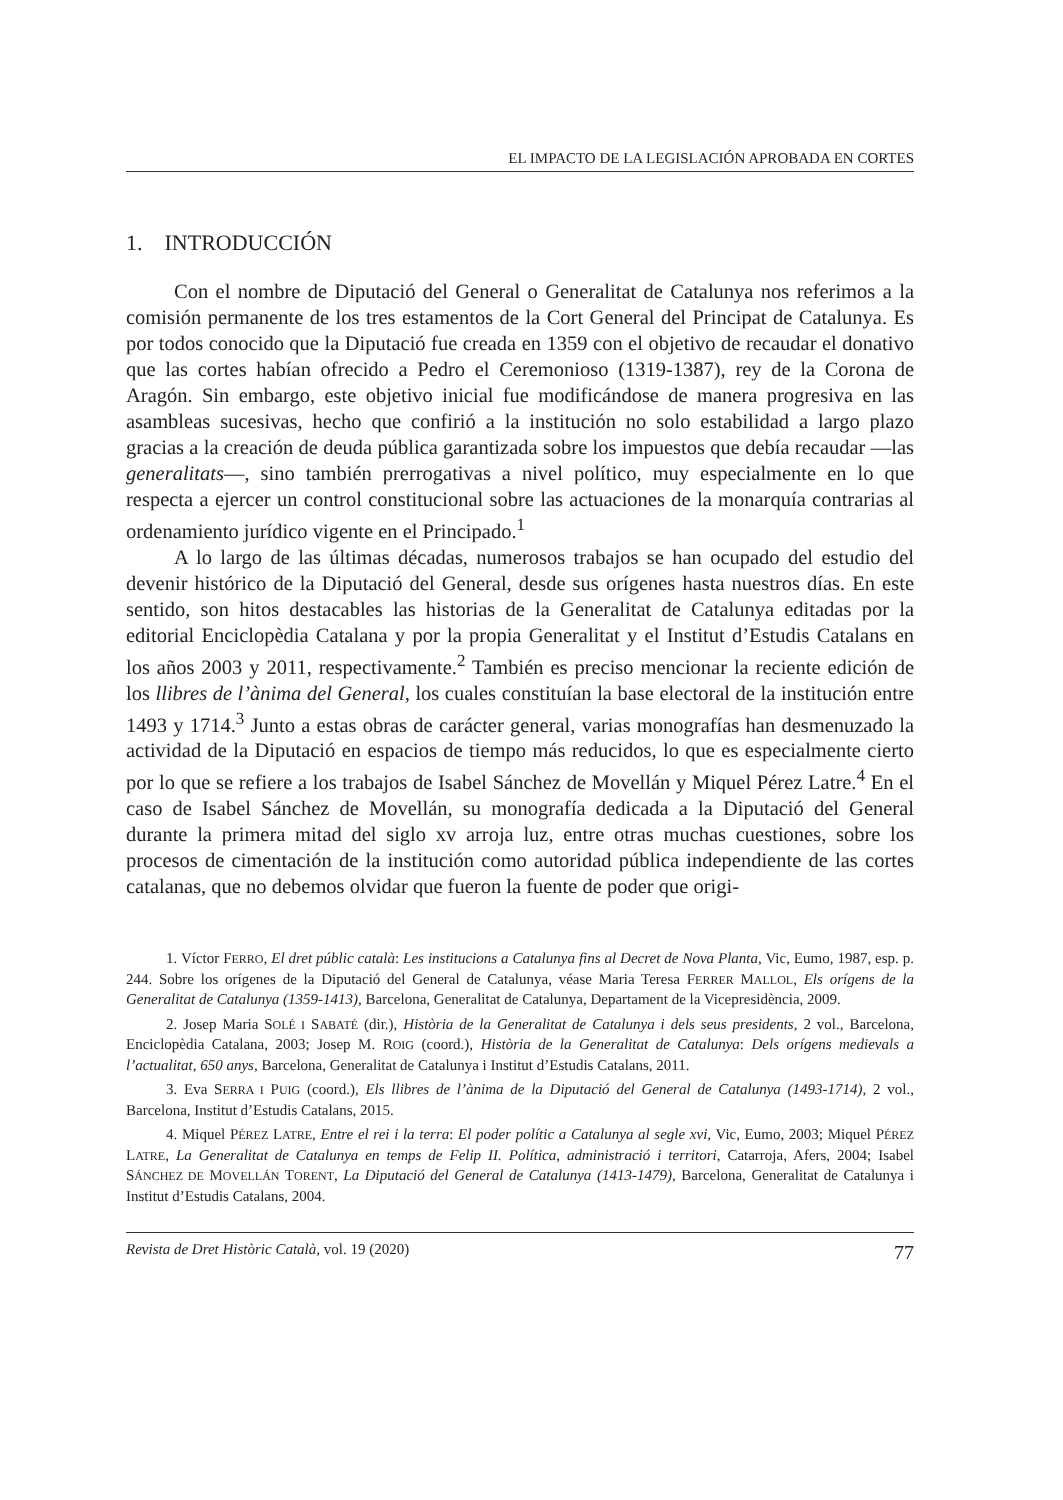EL IMPACTO DE LA LEGISLACIÓN APROBADA EN CORTES
1. INTRODUCCIÓN
Con el nombre de Diputació del General o Generalitat de Catalunya nos referimos a la comisión permanente de los tres estamentos de la Cort General del Principat de Catalunya. Es por todos conocido que la Diputació fue creada en 1359 con el objetivo de recaudar el donativo que las cortes habían ofrecido a Pedro el Ceremonioso (1319-1387), rey de la Corona de Aragón. Sin embargo, este objetivo inicial fue modificándose de manera progresiva en las asambleas sucesivas, hecho que confirió a la institución no solo estabilidad a largo plazo gracias a la creación de deuda pública garantizada sobre los impuestos que debía recaudar —las generalitats—, sino también prerrogativas a nivel político, muy especialmente en lo que respecta a ejercer un control constitucional sobre las actuaciones de la monarquía contrarias al ordenamiento jurídico vigente en el Principado.<sup>1</sup>
A lo largo de las últimas décadas, numerosos trabajos se han ocupado del estudio del devenir histórico de la Diputació del General, desde sus orígenes hasta nuestros días. En este sentido, son hitos destacables las historias de la Generalitat de Catalunya editadas por la editorial Enciclopèdia Catalana y por la propia Generalitat y el Institut d’Estudis Catalans en los años 2003 y 2011, respectivamente.<sup>2</sup> También es preciso mencionar la reciente edición de los llibres de l’ànima del General, los cuales constituían la base electoral de la institución entre 1493 y 1714.<sup>3</sup> Junto a estas obras de carácter general, varias monografías han desmenuzado la actividad de la Diputació en espacios de tiempo más reducidos, lo que es especialmente cierto por lo que se refiere a los trabajos de Isabel Sánchez de Movellán y Miquel Pérez Latre.<sup>4</sup> En el caso de Isabel Sánchez de Movellán, su monografía dedicada a la Diputació del General durante la primera mitad del siglo xv arroja luz, entre otras muchas cuestiones, sobre los procesos de cimentación de la institución como autoridad pública independiente de las cortes catalanas, que no debemos olvidar que fueron la fuente de poder que origi-
1. Víctor FERRO, El dret públic català: Les institucions a Catalunya fins al Decret de Nova Planta, Vic, Eumo, 1987, esp. p. 244. Sobre los orígenes de la Diputació del General de Catalunya, véase Maria Teresa FERRER MALLOL, Els orígens de la Generalitat de Catalunya (1359-1413), Barcelona, Generalitat de Catalunya, Departament de la Vicepresidència, 2009.
2. Josep Maria SOLÉ I SABATÉ (dir.), Història de la Generalitat de Catalunya i dels seus presidents, 2 vol., Barcelona, Enciclopèdia Catalana, 2003; Josep M. ROIG (coord.), Història de la Generalitat de Catalunya: Dels orígens medievals a l’actualitat, 650 anys, Barcelona, Generalitat de Catalunya i Institut d’Estudis Catalans, 2011.
3. Eva SERRA I PUIG (coord.), Els llibres de l’ànima de la Diputació del General de Catalunya (1493-1714), 2 vol., Barcelona, Institut d’Estudis Catalans, 2015.
4. Miquel PÉREZ LATRE, Entre el rei i la terra: El poder polític a Catalunya al segle xvi, Vic, Eumo, 2003; Miquel PÉREZ LATRE, La Generalitat de Catalunya en temps de Felip II. Política, administració i territori, Catarroja, Afers, 2004; Isabel SÁNCHEZ DE MOVELLÁN TORENT, La Diputació del General de Catalunya (1413-1479), Barcelona, Generalitat de Catalunya i Institut d’Estudis Catalans, 2004.
Revista de Dret Històric Català, vol. 19 (2020) 77